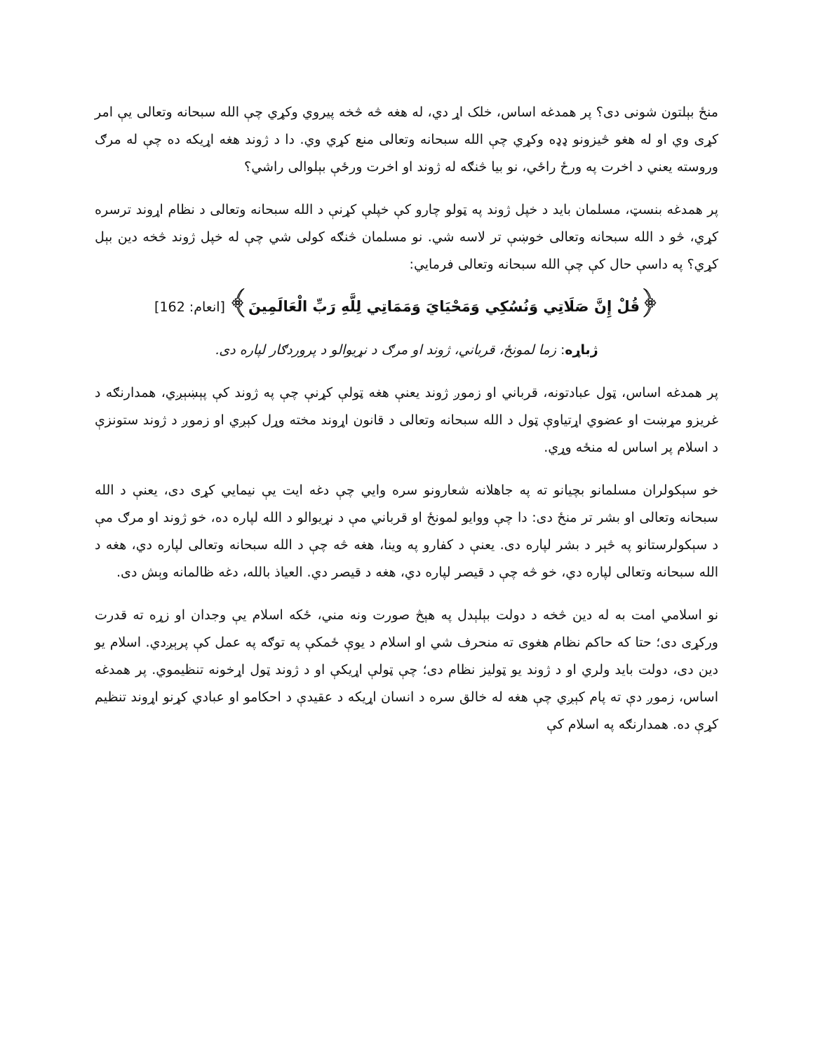منځ بېلتون شونی دی؟ پر همدغه اساس، خلک اړ دي، له هغه څه څخه پیروي وکړي چې الله سبحانه وتعالی یې امر کړی وي او له هغو څیزونو ډډه وکړي چې الله سبحانه وتعالی منع کړي وي. دا د ژوند هغه اړیکه ده چې له مرګ وروسته یعني د اخرت په ورځ راځي، نو بیا څنګه له ژوند او اخرت ورځې بېلوالی راشي؟
پر همدغه بنسټ، مسلمان باید د خپل ژوند په ټولو چارو کې خپلې کړنې د الله سبحانه وتعالی د نظام اړوند ترسره کړي، څو د الله سبحانه وتعالی خوښې تر لاسه شي. نو مسلمان څنګه کولی شي چې له خپل ژوند څخه دین بېل کړي؟ په داسې حال کې چې الله سبحانه وتعالی فرمایي:
﴿قُلْ إِنَّ صَلَاتِي وَنُسُكِي وَمَحْيَايَ وَمَمَاتِي لِلَّهِ رَبِّ الْعَالَمِينَ﴾ [انعام: 162]
ژباړه: زما لمونځ، قرباني، ژوند او مرګ د نړیوالو د پروردګار لپاره دی.
پر همدغه اساس، ټول عبادتونه، قرباني او زموږ ژوند یعنې هغه ټولې کړنې چې په ژوند کې پېښېږي، همدارنګه د غریزو مړښت او عضوي اړتیاوې ټول د الله سبحانه وتعالی د قانون اړوند مخته وړل کېږي او زموږ د ژوند ستونزې د اسلام پر اساس له منځه وړي.
خو سېکولران مسلمانو بچیانو ته په جاهلانه شعارونو سره وایي چې دغه ایت یې نیمایي کړی دی، یعنې د الله سبحانه وتعالی او بشر تر منځ دی: دا چې ووایو لمونځ او قرباني مې د نړیوالو د الله لپاره ده، خو ژوند او مرګ مې د سېکولرستانو په څېر د بشر لپاره دی. یعنې د کفارو په وینا، هغه څه چې د الله سبحانه وتعالی لپاره دي، هغه د الله سبحانه وتعالی لپاره دي، خو څه چې د قیصر لپاره دي، هغه د قیصر دي. العیاذ بالله، دغه ظالمانه وېش دی.
نو اسلامي امت به له دین څخه د دولت بېلېدل په هېڅ صورت ونه مني، ځکه اسلام یې وجدان او زړه ته قدرت ورکړی دی؛ حتا که حاکم نظام هغوی ته منحرف شي او اسلام د یوې ځمکې په توګه په عمل کې پرېږدي. اسلام یو دین دی، دولت باید ولري او د ژوند یو ټولیز نظام دی؛ چې ټولې اړیکې او د ژوند ټول اړخونه تنظیموي. پر همدغه اساس، زموږ دې ته پام کېږي چې هغه له خالق سره د انسان اړیکه د عقیدې د احکامو او عبادي کړنو اړوند تنظیم کړې ده. همدارنګه په اسلام کې